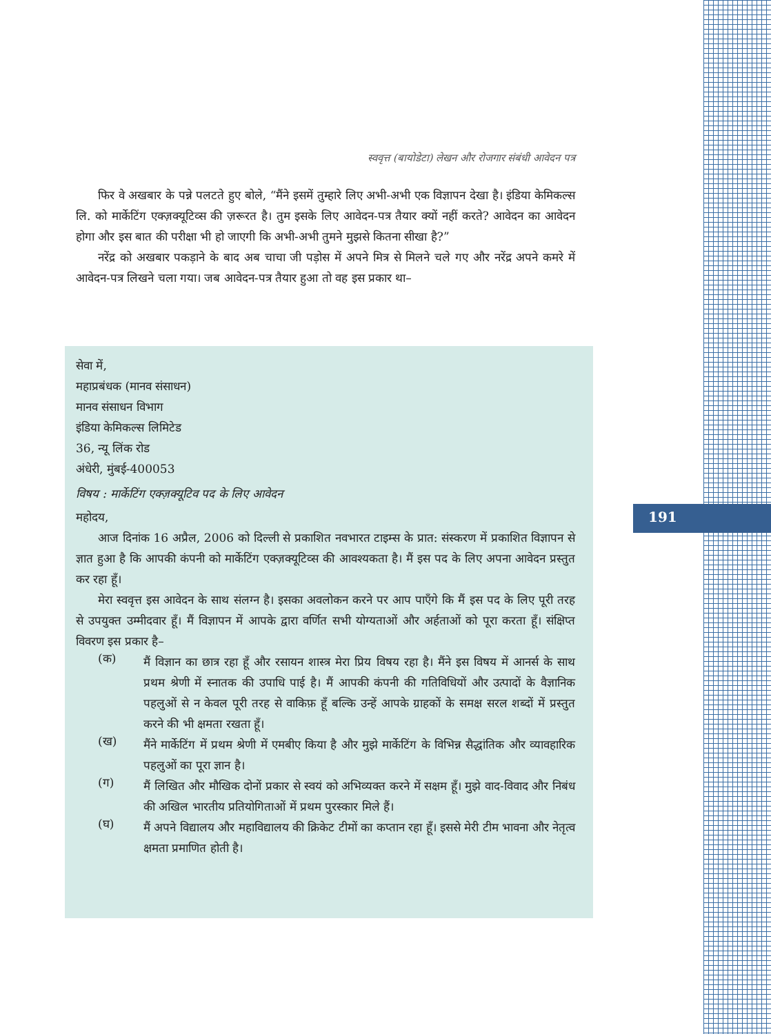स्ववृत्त (बायोडेटा) लेखन और रोजगार संबंधी आवेदन पत्र
फिर वे अखबार के पन्ने पलटते हुए बोले, “मैंने इसमें तुम्हारे लिए अभी-अभी एक विज्ञापन देखा है। इंडिया केमिकल्स लि. को मार्केटिंग एक्ज़क्यूटिव्स की ज़रूरत है। तुम इसके लिए आवेदन-पत्र तैयार क्यों नहीं करते? आवेदन का आवेदन होगा और इस बात की परीक्षा भी हो जाएगी कि अभी-अभी तुमने मुझसे कितना सीखा है?”
नरेंद्र को अखबार पकड़ाने के बाद अब चाचा जी पड़ोस में अपने मित्र से मिलने चले गए और नरेंद्र अपने कमरे में आवेदन-पत्र लिखने चला गया। जब आवेदन-पत्र तैयार हुआ तो वह इस प्रकार था–
सेवा में,
महाप्रबंधक (मानव संसाधन)
मानव संसाधन विभाग
इंडिया केमिकल्स लिमिटेड
36, न्यू लिंक रोड
अंधेरी, मुंबई-400053
विषय : मार्केटिंग एक्ज़क्यूटिव पद के लिए आवेदन
महोदय,
आज दिनांक 16 अप्रैल, 2006 को दिल्ली से प्रकाशित नवभारत टाइम्स के प्रात: संस्करण में प्रकाशित विज्ञापन से ज्ञात हुआ है कि आपकी कंपनी को मार्केटिंग एक्ज़क्यूटिव्स की आवश्यकता है। मैं इस पद के लिए अपना आवेदन प्रस्तुत कर रहा हूँ।
मेरा स्ववृत्त इस आवेदन के साथ संलग्न है। इसका अवलोकन करने पर आप पाएँगे कि मैं इस पद के लिए पूरी तरह से उपयुक्त उम्मीदवार हूँ। मैं विज्ञापन में आपके द्वारा वर्णित सभी योग्यताओं और अर्हताओं को पूरा करता हूँ। संक्षिप्त विवरण इस प्रकार है–
(क)
मैं विज्ञान का छात्र रहा हूँ और रसायन शास्त्र मेरा प्रिय विषय रहा है। मैंने इस विषय में आनर्स के साथ प्रथम श्रेणी में स्नातक की उपाधि पाई है। मैं आपकी कंपनी की गतिविधियों और उत्पादों के वैज्ञानिक पहलुओं से न केवल पूरी तरह से वाकिफ़ हूँ बल्कि उन्हें आपके ग्राहकों के समक्ष सरल शब्दों में प्रस्तुत करने की भी क्षमता रखता हूँ।
(ख)
मैंने मार्केटिंग में प्रथम श्रेणी में एमबीए किया है और मुझे मार्केटिंग के विभिन्न सैद्धांतिक और व्यावहारिक पहलुओं का पूरा ज्ञान है।
(ग)
मैं लिखित और मौखिक दोनों प्रकार से स्वयं को अभिव्यक्त करने में सक्षम हूँ। मुझे वाद-विवाद और निबंध की अखिल भारतीय प्रतियोगिताओं में प्रथम पुरस्कार मिले हैं।
(घ)
मैं अपने विद्यालय और महाविद्यालय की क्रिकेट टीमों का कप्तान रहा हूँ। इससे मेरी टीम भावना और नेतृत्व क्षमता प्रमाणित होती है।
191